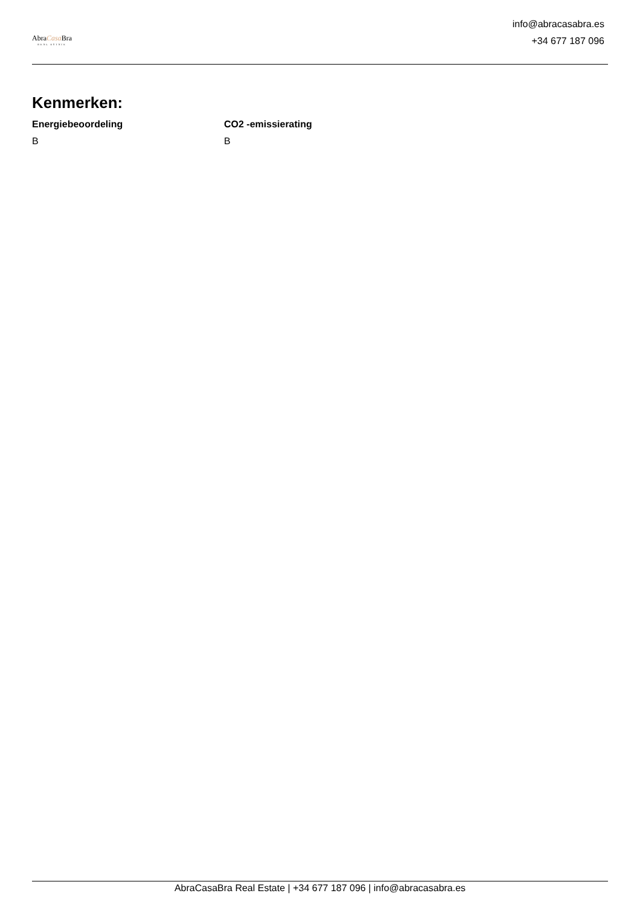AbraCasa Bra
REAL ESTATE
info@abracasabra.es
+34 677 187 096
Kenmerken:
Energiebeoordeling
B
CO2 -emissierating
B
AbraCasaBra Real Estate | +34 677 187 096 | info@abracasabra.es